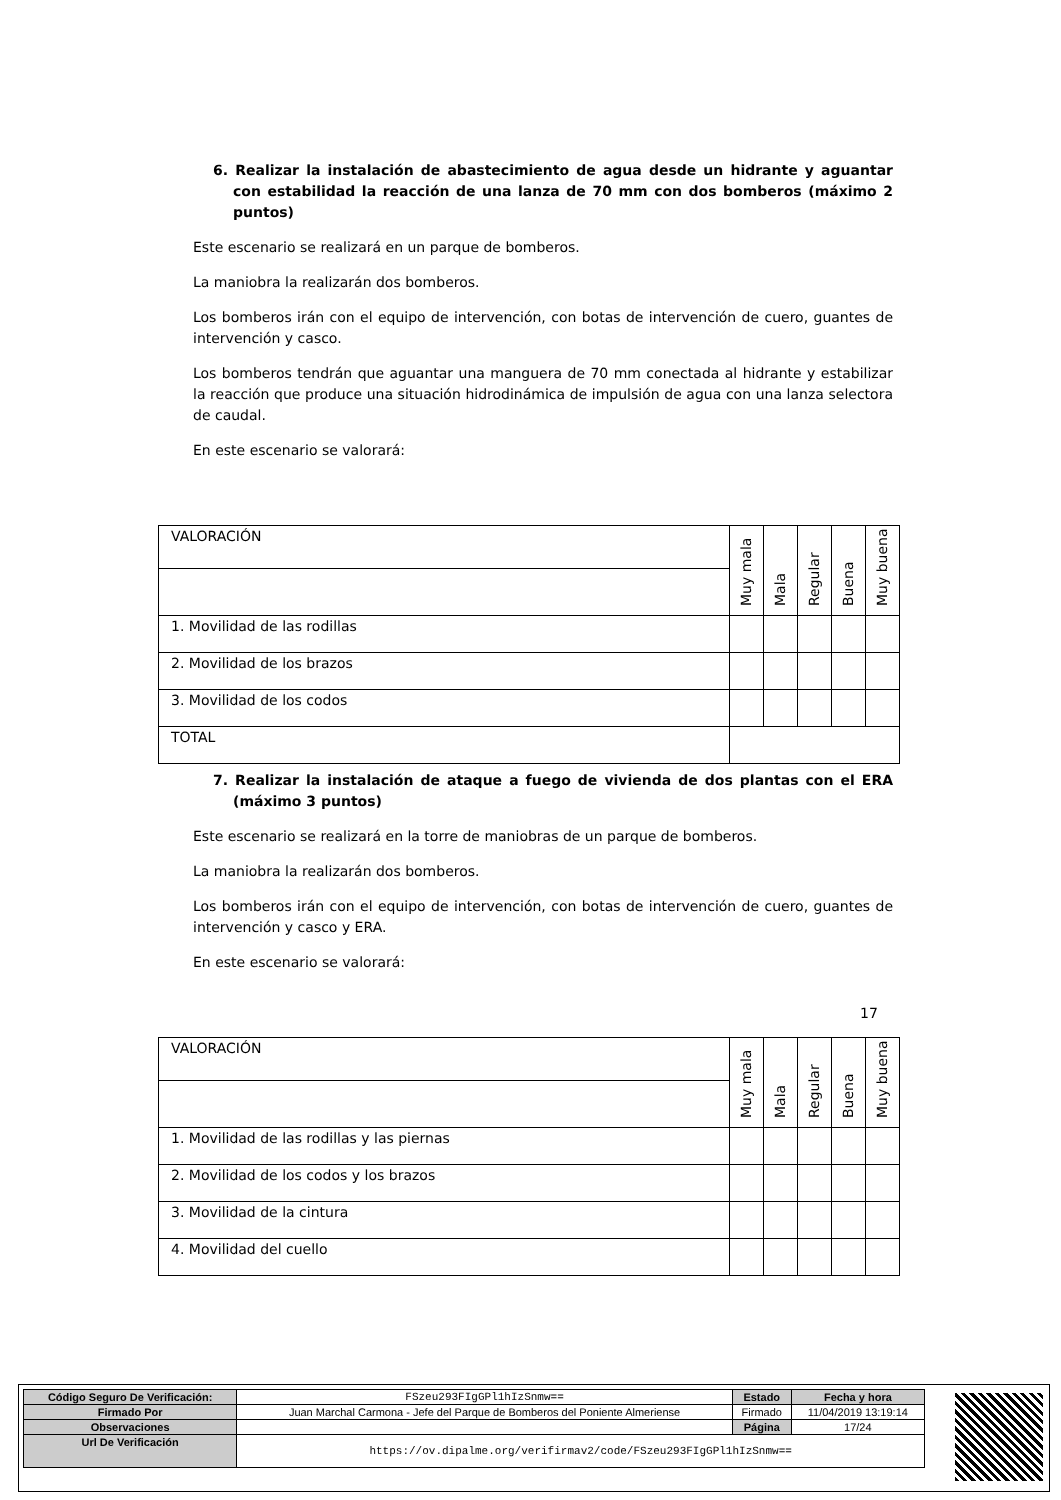6. Realizar la instalación de abastecimiento de agua desde un hidrante y aguantar con estabilidad la reacción de una lanza de 70 mm con dos bomberos (máximo 2 puntos)
Este escenario se realizará en un parque de bomberos.
La maniobra la realizarán dos bomberos.
Los bomberos irán con el equipo de intervención, con botas de intervención de cuero, guantes de intervención y casco.
Los bomberos tendrán que aguantar una manguera de 70 mm conectada al hidrante y estabilizar la reacción que produce una situación hidrodinámica de impulsión de agua con una lanza selectora de caudal.
En este escenario se valorará:
| VALORACIÓN | Muy mala | Mala | Regular | Buena | Muy buena |
| 1. Movilidad de las rodillas | | | | | |
| 2. Movilidad de los brazos | | | | | |
| 3. Movilidad de los codos | | | | | |
| TOTAL | | | | | |
7. Realizar la instalación de ataque a fuego de vivienda de dos plantas con el ERA (máximo 3 puntos)
Este escenario se realizará en la torre de maniobras de un parque de bomberos.
La maniobra la realizarán dos bomberos.
Los bomberos irán con el equipo de intervención, con botas de intervención de cuero, guantes de intervención y casco y ERA.
En este escenario se valorará:
| VALORACIÓN | Muy mala | Mala | Regular | Buena | Muy buena |
| 1. Movilidad de las rodillas y las piernas | | | | | |
| 2. Movilidad de los codos y los brazos | | | | | |
| 3. Movilidad de la cintura | | | | | |
| 4. Movilidad del cuello | | | | | |
17
| Código Seguro De Verificación: | FSzeu293FIgGPl1hIzSnmw== | Estado | Fecha y hora |
| Firmado Por | Juan Marchal Carmona - Jefe del Parque de Bomberos del Poniente Almeriense | Firmado | 11/04/2019 13:19:14 |
| Observaciones | | Página | 17/24 |
| Url De Verificación | https://ov.dipalme.org/verifirmav2/code/FSzeu293FIgGPl1hIzSnmw== | | |